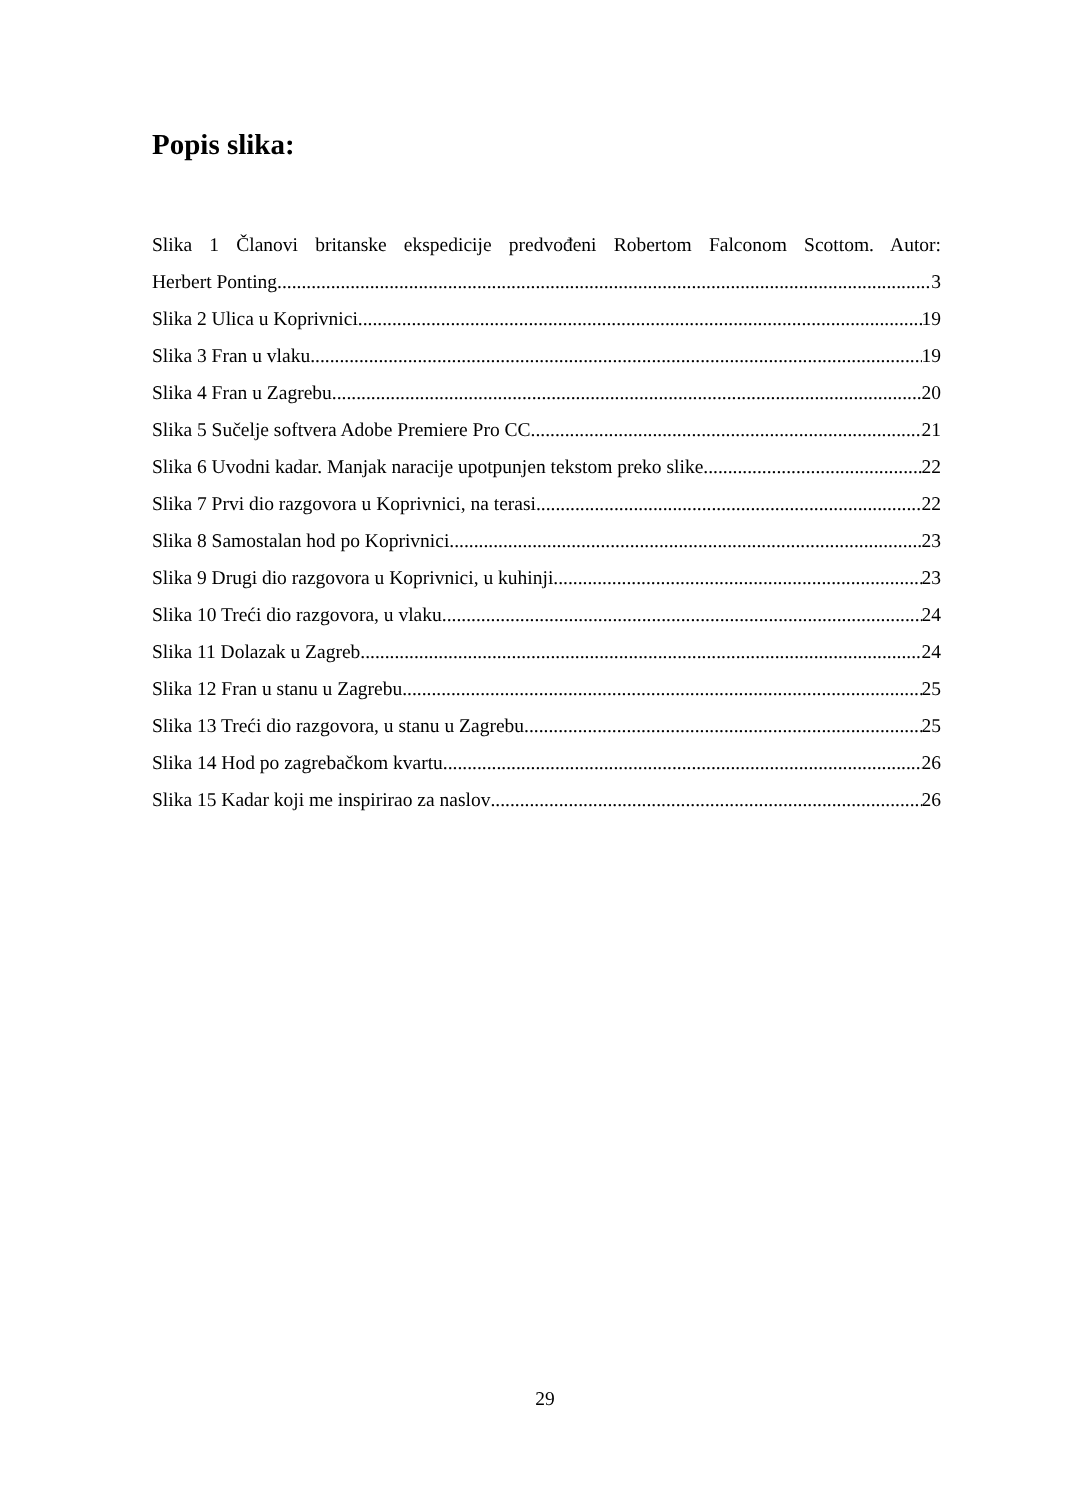Popis slika:
Slika 1 Članovi britanske ekspedicije predvođeni Robertom Falconom Scottom. Autor:
Herbert Ponting 3
Slika 2 Ulica u Koprivnici 19
Slika 3 Fran u vlaku 19
Slika 4 Fran u Zagrebu 20
Slika 5 Sučelje softvera Adobe Premiere Pro CC 21
Slika 6 Uvodni kadar. Manjak naracije upotpunjen tekstom preko slike 22
Slika 7 Prvi dio razgovora u Koprivnici, na terasi 22
Slika 8 Samostalan hod po Koprivnici 23
Slika 9 Drugi dio razgovora u Koprivnici, u kuhinji 23
Slika 10 Treći dio razgovora, u vlaku 24
Slika 11 Dolazak u Zagreb 24
Slika 12 Fran u stanu u Zagrebu 25
Slika 13 Treći dio razgovora, u stanu u Zagrebu 25
Slika 14 Hod po zagrebačkom kvartu 26
Slika 15 Kadar koji me inspirirao za naslov 26
29